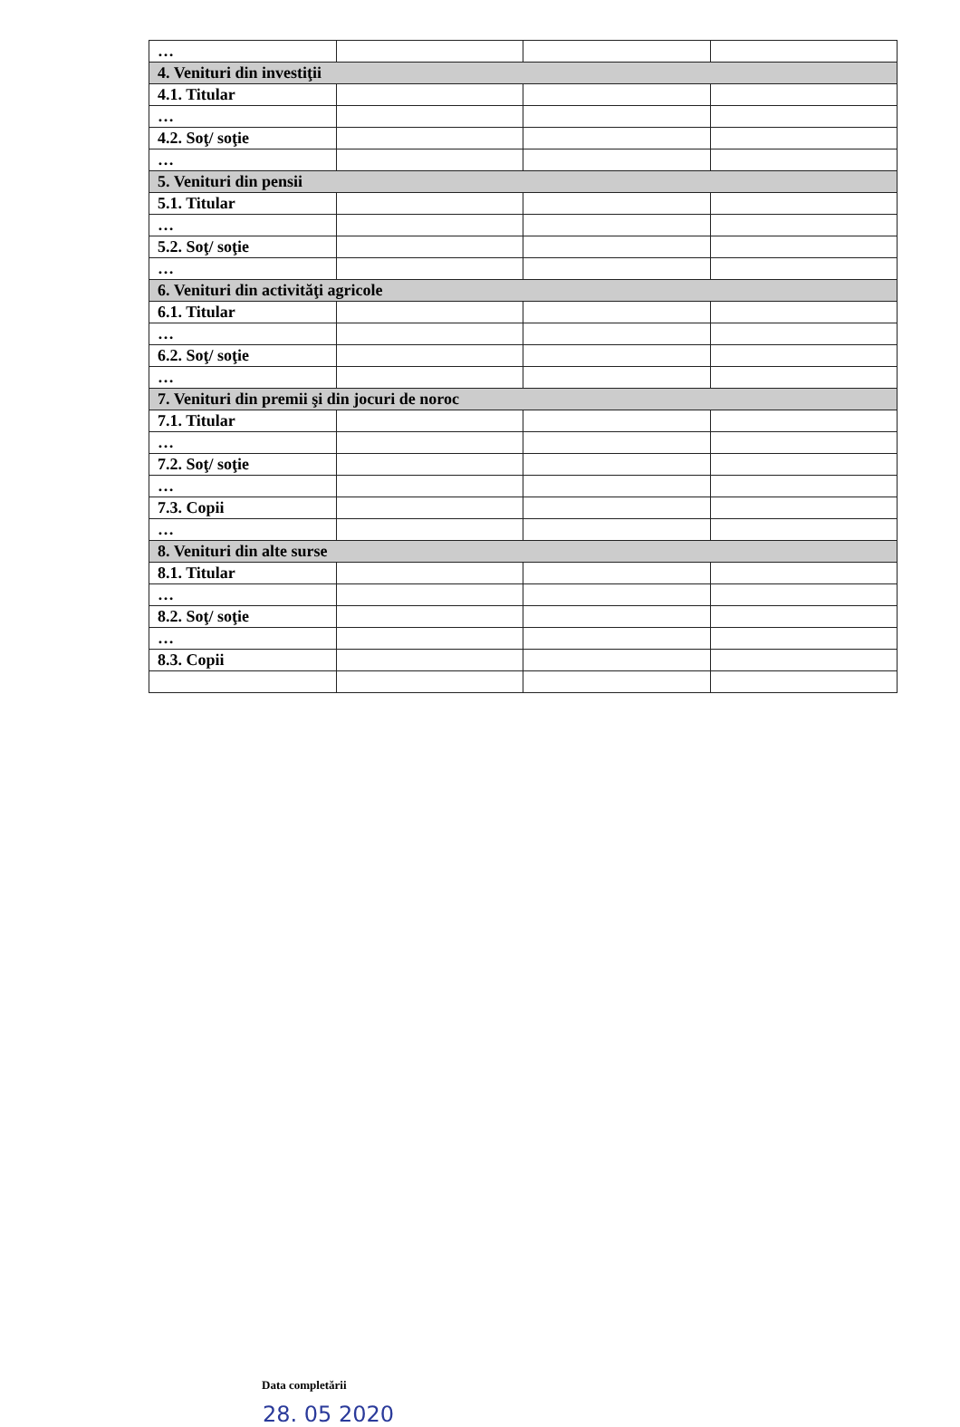| … | | | |
| 4. Venituri din investiţii | | | |
| 4.1. Titular | | | |
| … | | | |
| 4.2. Soţ/ soţie | | | |
| … | | | |
| 5. Venituri din pensii | | | |
| 5.1. Titular | | | |
| … | | | |
| 5.2. Soţ/ soţie | | | |
| … | | | |
| 6. Venituri din activităţi agricole | | | |
| 6.1. Titular | | | |
| … | | | |
| 6.2. Soţ/ soţie | | | |
| … | | | |
| 7. Venituri din premii şi din jocuri de noroc | | | |
| 7.1. Titular | | | |
| … | | | |
| 7.2. Soţ/ soţie | | | |
| … | | | |
| 7.3. Copii | | | |
| … | | | |
| 8. Venituri din alte surse | | | |
| 8.1. Titular | | | |
| … | | | |
| 8.2. Soţ/ soţie | | | |
| … | | | |
| 8.3. Copii | | | |
Data completării
28. 05 2020